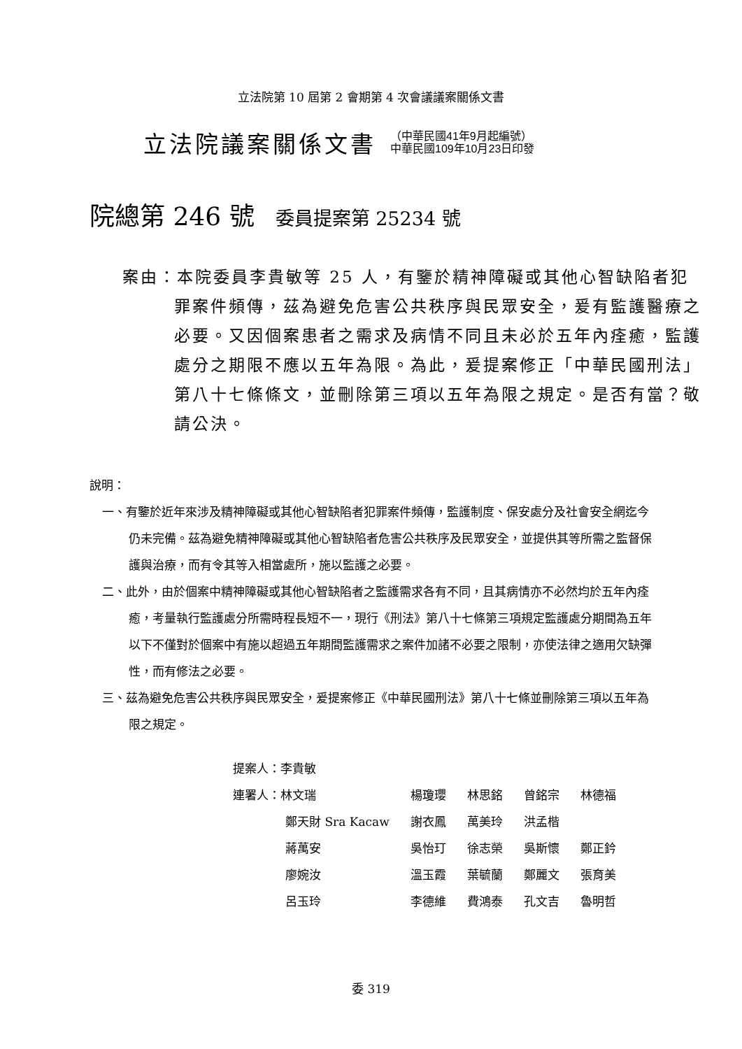立法院第 10 屆第 2 會期第 4 次會議議案關係文書
立法院議案關係文書
（中華民國41年9月起編號）
中華民國109年10月23日印發
院總第 246 號 委員提案第 25234 號
案由：本院委員李貴敏等 25 人，有鑒於精神障礙或其他心智缺陷者犯罪案件頻傳，茲為避免危害公共秩序與民眾安全，爰有監護醫療之必要。又因個案患者之需求及病情不同且未必於五年內痊癒，監護處分之期限不應以五年為限。為此，爰提案修正「中華民國刑法」第八十七條條文，並刪除第三項以五年為限之規定。是否有當？敬請公決。
說明：
一、有鑒於近年來涉及精神障礙或其他心智缺陷者犯罪案件頻傳，監護制度、保安處分及社會安全網迄今仍未完備。茲為避免精神障礙或其他心智缺陷者危害公共秩序及民眾安全，並提供其等所需之監督保護與治療，而有令其等入相當處所，施以監護之必要。
二、此外，由於個案中精神障礙或其他心智缺陷者之監護需求各有不同，且其病情亦不必然均於五年內痊癒，考量執行監護處分所需時程長短不一，現行《刑法》第八十七條第三項規定監護處分期間為五年以下不僅對於個案中有施以超過五年期間監護需求之案件加諸不必要之限制，亦使法律之適用欠缺彈性，而有修法之必要。
三、茲為避免危害公共秩序與民眾安全，爰提案修正《中華民國刑法》第八十七條並刪除第三項以五年為限之規定。
提案人：李貴敏
| 連署人：林文瑞 | 楊瓊瓔 | 林思銘 | 曾銘宗 | 林德福 |
| 鄭天財 Sra Kacaw | 謝衣鳳 | 萬美玲 | 洪孟楷 | |
| 蔣萬安 | 吳怡玎 | 徐志榮 | 吳斯懷 | 鄭正鈐 |
| 廖婉汝 | 溫玉霞 | 葉毓蘭 | 鄭麗文 | 張育美 |
| 呂玉玲 | 李德維 | 費鴻泰 | 孔文吉 | 魯明哲 |
委 319